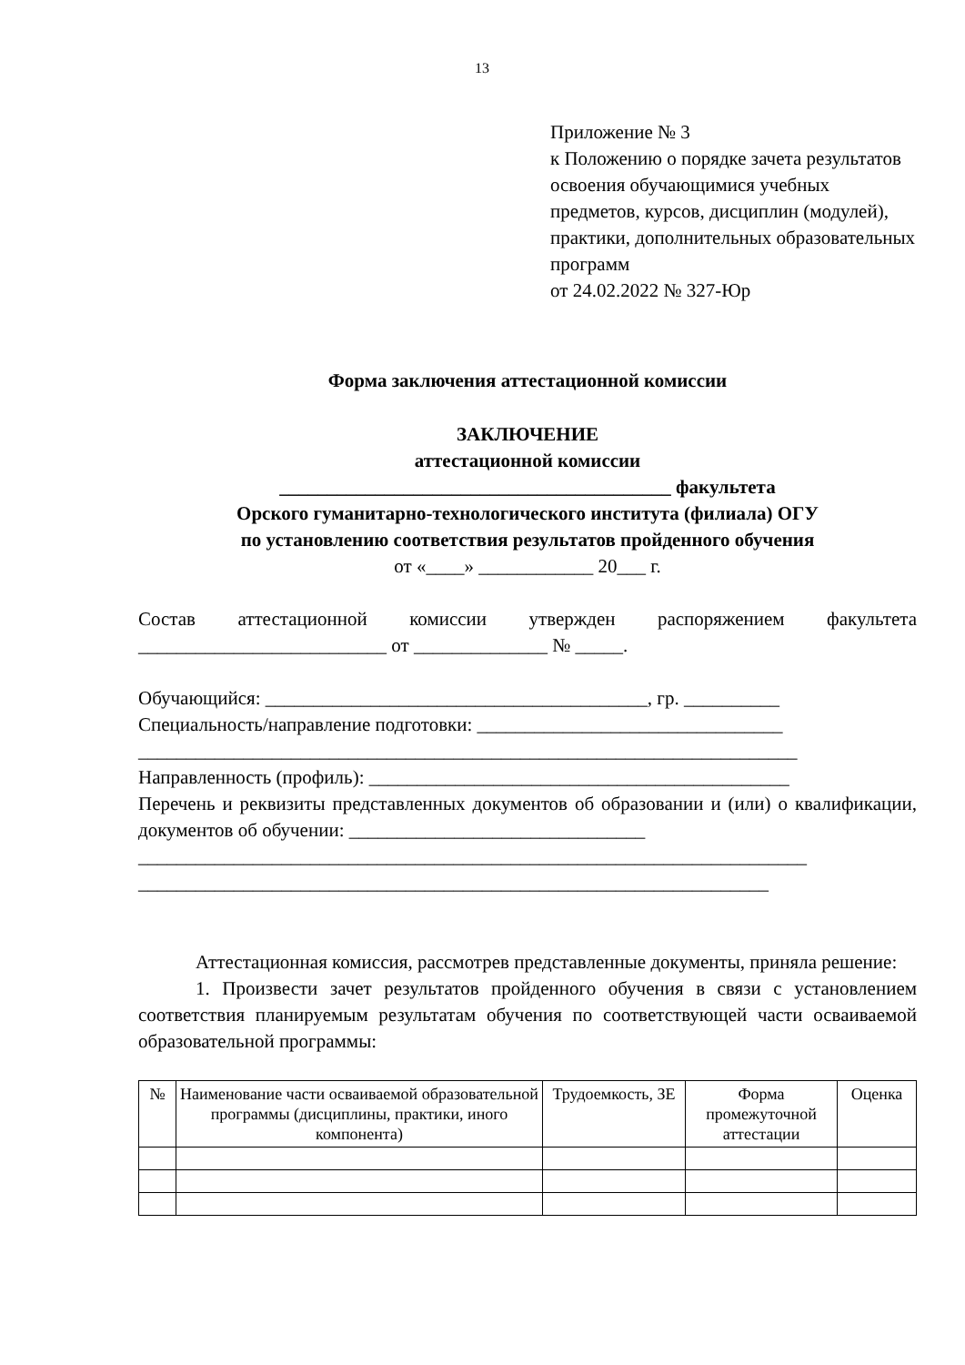13
Приложение № 3
к Положению о порядке зачета результатов освоения обучающимися учебных предметов, курсов, дисциплин (модулей), практики, дополнительных образовательных программ
от 24.02.2022 № 327-Юр
Форма заключения аттестационной комиссии
ЗАКЛЮЧЕНИЕ
аттестационной комиссии
_________________________________________ факультета
Орского гуманитарно-технологического института (филиала) ОГУ
по установлению соответствия результатов пройденного обучения
от «____» ____________ 20___ г.
Состав аттестационной комиссии утвержден распоряжением факультета __________________________ от ______________ № _____.
Обучающийся: ________________________________________, гр. __________
Специальность/направление подготовки: ________________________________
_____________________________________________________________________
Направленность (профиль): ____________________________________________
Перечень и реквизиты представленных документов об образовании и (или) о квалификации, документов об обучении: _______________________________
______________________________________________________________________
__________________________________________________________________
Аттестационная комиссия, рассмотрев представленные документы, приняла решение:
1. Произвести зачет результатов пройденного обучения в связи с установлением соответствия планируемым результатам обучения по соответствующей части осваиваемой образовательной программы:
| № | Наименование части осваиваемой образовательной программы (дисциплины, практики, иного компонента) | Трудоемкость, ЗЕ | Форма промежуточной аттестации | Оценка |
| --- | --- | --- | --- | --- |